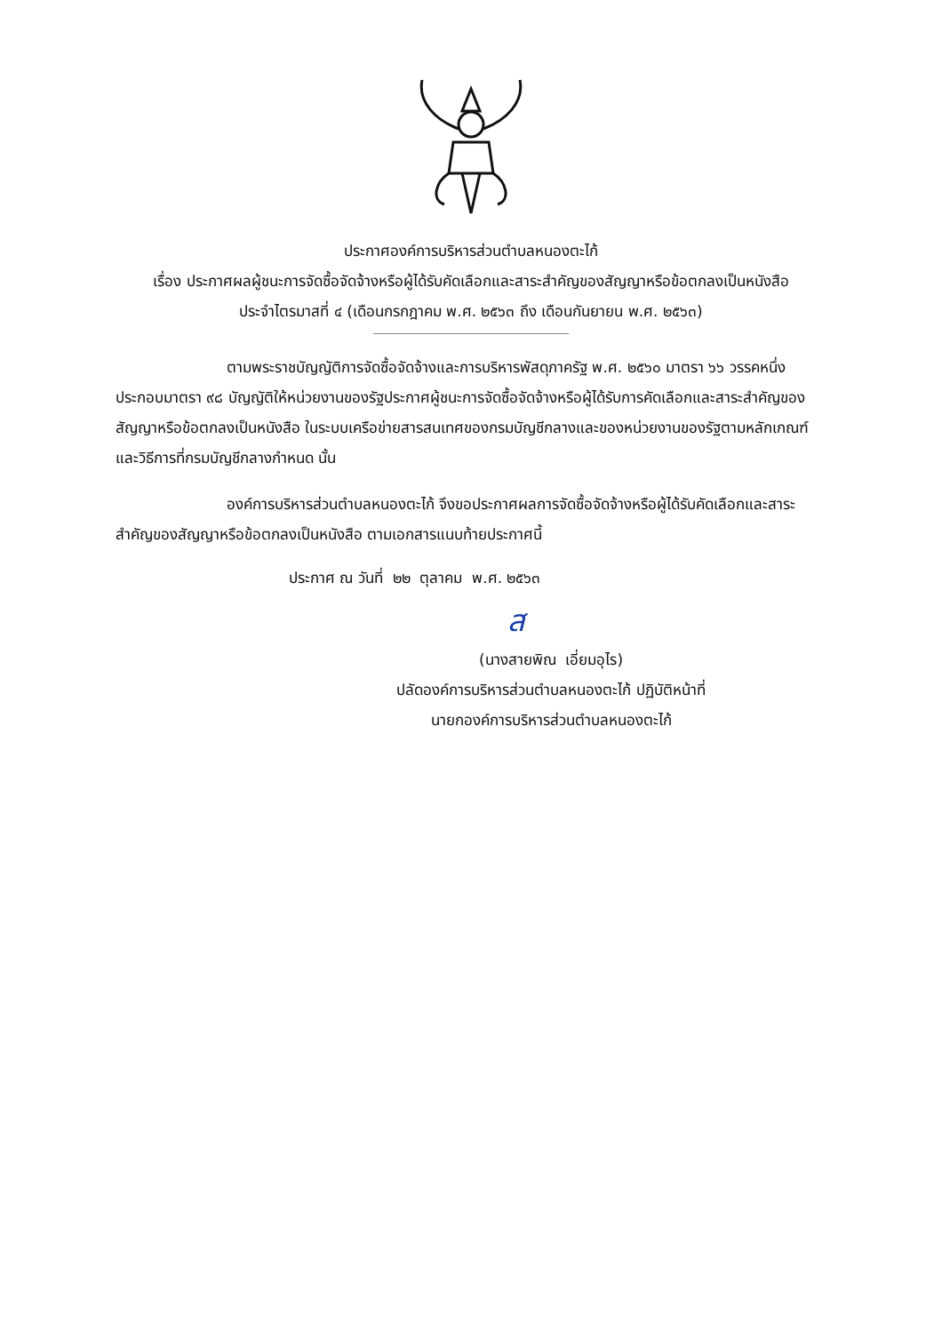ประกาศองค์การบริหารส่วนตำบลหนองตะไก้
เรื่อง ประกาศผลผู้ชนะการจัดซื้อจัดจ้างหรือผู้ได้รับคัดเลือกและสาระสำคัญของสัญญาหรือข้อตกลงเป็นหนังสือ
ประจำไตรมาสที่ ๔ (เดือนกรกฎาคม พ.ศ. ๒๕๖๓ ถึง เดือนกันยายน พ.ศ. ๒๕๖๓)
ตามพระราชบัญญัติการจัดซื้อจัดจ้างและการบริหารพัสดุภาครัฐ พ.ศ. ๒๕๖๐ มาตรา ๖๖ วรรคหนึ่ง ประกอบมาตรา ๙๘ บัญญัติให้หน่วยงานของรัฐประกาศผู้ชนะการจัดซื้อจัดจ้างหรือผู้ได้รับการคัดเลือกและสาระสำคัญของสัญญาหรือข้อตกลงเป็นหนังสือ ในระบบเครือข่ายสารสนเทศของกรมบัญชีกลางและของหน่วยงานของรัฐตามหลักเกณฑ์และวิธีการที่กรมบัญชีกลางกำหนด นั้น
องค์การบริหารส่วนตำบลหนองตะไก้ จึงขอประกาศผลการจัดซื้อจัดจ้างหรือผู้ได้รับคัดเลือกและสาระสำคัญของสัญญาหรือข้อตกลงเป็นหนังสือ ตามเอกสารแนบท้ายประกาศนี้
ประกาศ ณ วันที่ ๒๒ ตุลาคม พ.ศ. ๒๕๖๓
ส
(นางสายพิณ เอี่ยมอุไร)
ปลัดองค์การบริหารส่วนตำบลหนองตะไก้ ปฏิบัติหน้าที่
นายกองค์การบริหารส่วนตำบลหนองตะไก้